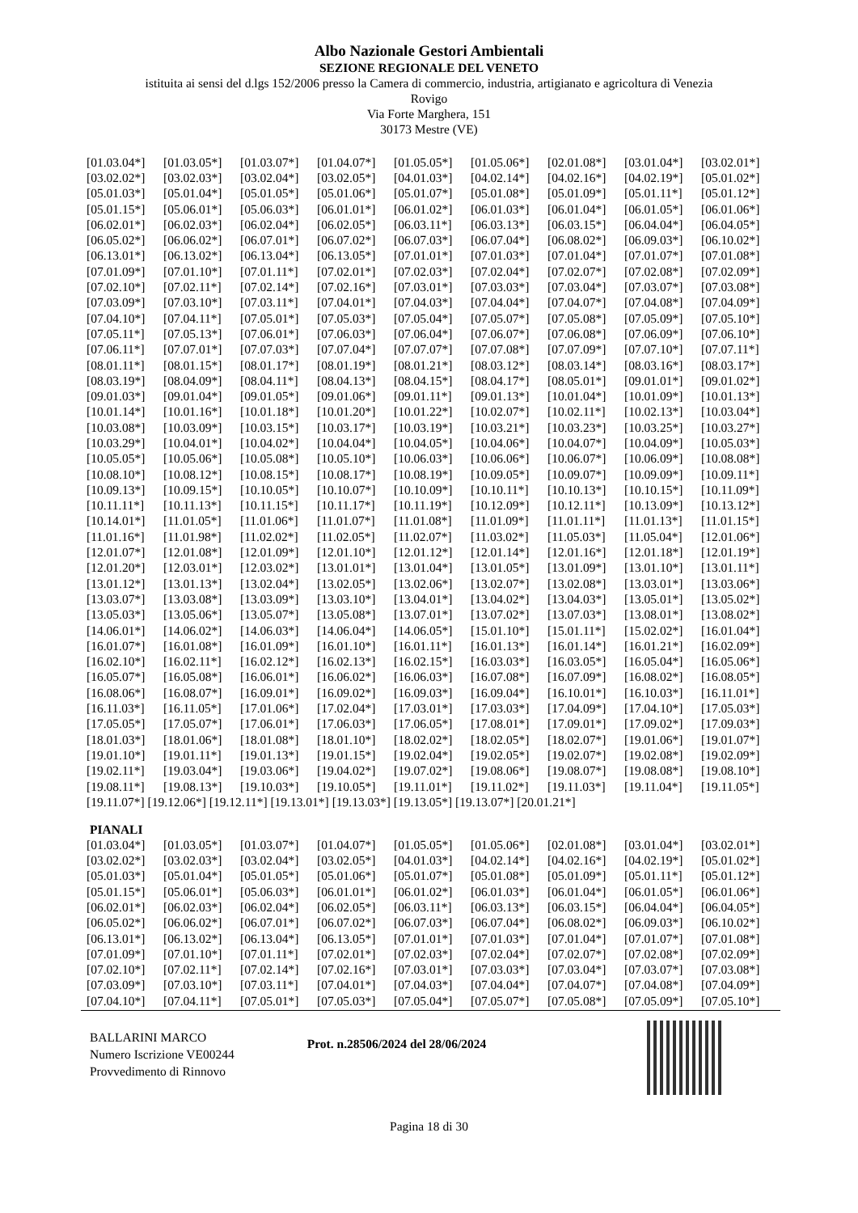Albo Nazionale Gestori Ambientali
SEZIONE REGIONALE DEL VENETO
istituita ai sensi del d.lgs 152/2006 presso la Camera di commercio, industria, artigianato e agricoltura di Venezia
Rovigo
Via Forte Marghera, 151
30173 Mestre (VE)
| [01.03.04*] | [01.03.05*] | [01.03.07*] | [01.04.07*] | [01.05.05*] | [01.05.06*] | [02.01.08*] | [03.01.04*] | [03.02.01*] |
| [03.02.02*] | [03.02.03*] | [03.02.04*] | [03.02.05*] | [04.01.03*] | [04.02.14*] | [04.02.16*] | [04.02.19*] | [05.01.02*] |
| [05.01.03*] | [05.01.04*] | [05.01.05*] | [05.01.06*] | [05.01.07*] | [05.01.08*] | [05.01.09*] | [05.01.11*] | [05.01.12*] |
| [05.01.15*] | [05.06.01*] | [05.06.03*] | [06.01.01*] | [06.01.02*] | [06.01.03*] | [06.01.04*] | [06.01.05*] | [06.01.06*] |
| [06.02.01*] | [06.02.03*] | [06.02.04*] | [06.02.05*] | [06.03.11*] | [06.03.13*] | [06.03.15*] | [06.04.04*] | [06.04.05*] |
| [06.05.02*] | [06.06.02*] | [06.07.01*] | [06.07.02*] | [06.07.03*] | [06.07.04*] | [06.08.02*] | [06.09.03*] | [06.10.02*] |
| [06.13.01*] | [06.13.02*] | [06.13.04*] | [06.13.05*] | [07.01.01*] | [07.01.03*] | [07.01.04*] | [07.01.07*] | [07.01.08*] |
| [07.01.09*] | [07.01.10*] | [07.01.11*] | [07.02.01*] | [07.02.03*] | [07.02.04*] | [07.02.07*] | [07.02.08*] | [07.02.09*] |
| [07.02.10*] | [07.02.11*] | [07.02.14*] | [07.02.16*] | [07.03.01*] | [07.03.03*] | [07.03.04*] | [07.03.07*] | [07.03.08*] |
| [07.03.09*] | [07.03.10*] | [07.03.11*] | [07.04.01*] | [07.04.03*] | [07.04.04*] | [07.04.07*] | [07.04.08*] | [07.04.09*] |
| [07.04.10*] | [07.04.11*] | [07.05.01*] | [07.05.03*] | [07.05.04*] | [07.05.07*] | [07.05.08*] | [07.05.09*] | [07.05.10*] |
| [07.05.11*] | [07.05.13*] | [07.06.01*] | [07.06.03*] | [07.06.04*] | [07.06.07*] | [07.06.08*] | [07.06.09*] | [07.06.10*] |
| [07.06.11*] | [07.07.01*] | [07.07.03*] | [07.07.04*] | [07.07.07*] | [07.07.08*] | [07.07.09*] | [07.07.10*] | [07.07.11*] |
| [08.01.11*] | [08.01.15*] | [08.01.17*] | [08.01.19*] | [08.01.21*] | [08.03.12*] | [08.03.14*] | [08.03.16*] | [08.03.17*] |
| [08.03.19*] | [08.04.09*] | [08.04.11*] | [08.04.13*] | [08.04.15*] | [08.04.17*] | [08.05.01*] | [09.01.01*] | [09.01.02*] |
| [09.01.03*] | [09.01.04*] | [09.01.05*] | [09.01.06*] | [09.01.11*] | [09.01.13*] | [10.01.04*] | [10.01.09*] | [10.01.13*] |
| [10.01.14*] | [10.01.16*] | [10.01.18*] | [10.01.20*] | [10.01.22*] | [10.02.07*] | [10.02.11*] | [10.02.13*] | [10.03.04*] |
| [10.03.08*] | [10.03.09*] | [10.03.15*] | [10.03.17*] | [10.03.19*] | [10.03.21*] | [10.03.23*] | [10.03.25*] | [10.03.27*] |
| [10.03.29*] | [10.04.01*] | [10.04.02*] | [10.04.04*] | [10.04.05*] | [10.04.06*] | [10.04.07*] | [10.04.09*] | [10.05.03*] |
| [10.05.05*] | [10.05.06*] | [10.05.08*] | [10.05.10*] | [10.06.03*] | [10.06.06*] | [10.06.07*] | [10.06.09*] | [10.08.08*] |
| [10.08.10*] | [10.08.12*] | [10.08.15*] | [10.08.17*] | [10.08.19*] | [10.09.05*] | [10.09.07*] | [10.09.09*] | [10.09.11*] |
| [10.09.13*] | [10.09.15*] | [10.10.05*] | [10.10.07*] | [10.10.09*] | [10.10.11*] | [10.10.13*] | [10.10.15*] | [10.11.09*] |
| [10.11.11*] | [10.11.13*] | [10.11.15*] | [10.11.17*] | [10.11.19*] | [10.12.09*] | [10.12.11*] | [10.13.09*] | [10.13.12*] |
| [10.14.01*] | [11.01.05*] | [11.01.06*] | [11.01.07*] | [11.01.08*] | [11.01.09*] | [11.01.11*] | [11.01.13*] | [11.01.15*] |
| [11.01.16*] | [11.01.98*] | [11.02.02*] | [11.02.05*] | [11.02.07*] | [11.03.02*] | [11.05.03*] | [11.05.04*] | [12.01.06*] |
| [12.01.07*] | [12.01.08*] | [12.01.09*] | [12.01.10*] | [12.01.12*] | [12.01.14*] | [12.01.16*] | [12.01.18*] | [12.01.19*] |
| [12.01.20*] | [12.03.01*] | [12.03.02*] | [13.01.01*] | [13.01.04*] | [13.01.05*] | [13.01.09*] | [13.01.10*] | [13.01.11*] |
| [13.01.12*] | [13.01.13*] | [13.02.04*] | [13.02.05*] | [13.02.06*] | [13.02.07*] | [13.02.08*] | [13.03.01*] | [13.03.06*] |
| [13.03.07*] | [13.03.08*] | [13.03.09*] | [13.03.10*] | [13.04.01*] | [13.04.02*] | [13.04.03*] | [13.05.01*] | [13.05.02*] |
| [13.05.03*] | [13.05.06*] | [13.05.07*] | [13.05.08*] | [13.07.01*] | [13.07.02*] | [13.07.03*] | [13.08.01*] | [13.08.02*] |
| [14.06.01*] | [14.06.02*] | [14.06.03*] | [14.06.04*] | [14.06.05*] | [15.01.10*] | [15.01.11*] | [15.02.02*] | [16.01.04*] |
| [16.01.07*] | [16.01.08*] | [16.01.09*] | [16.01.10*] | [16.01.11*] | [16.01.13*] | [16.01.14*] | [16.01.21*] | [16.02.09*] |
| [16.02.10*] | [16.02.11*] | [16.02.12*] | [16.02.13*] | [16.02.15*] | [16.03.03*] | [16.03.05*] | [16.05.04*] | [16.05.06*] |
| [16.05.07*] | [16.05.08*] | [16.06.01*] | [16.06.02*] | [16.06.03*] | [16.07.08*] | [16.07.09*] | [16.08.02*] | [16.08.05*] |
| [16.08.06*] | [16.08.07*] | [16.09.01*] | [16.09.02*] | [16.09.03*] | [16.09.04*] | [16.10.01*] | [16.10.03*] | [16.11.01*] |
| [16.11.03*] | [16.11.05*] | [17.01.06*] | [17.02.04*] | [17.03.01*] | [17.03.03*] | [17.04.09*] | [17.04.10*] | [17.05.03*] |
| [17.05.05*] | [17.05.07*] | [17.06.01*] | [17.06.03*] | [17.06.05*] | [17.08.01*] | [17.09.01*] | [17.09.02*] | [17.09.03*] |
| [18.01.03*] | [18.01.06*] | [18.01.08*] | [18.01.10*] | [18.02.02*] | [18.02.05*] | [18.02.07*] | [19.01.06*] | [19.01.07*] |
| [19.01.10*] | [19.01.11*] | [19.01.13*] | [19.01.15*] | [19.02.04*] | [19.02.05*] | [19.02.07*] | [19.02.08*] | [19.02.09*] |
| [19.02.11*] | [19.03.04*] | [19.03.06*] | [19.04.02*] | [19.07.02*] | [19.08.06*] | [19.08.07*] | [19.08.08*] | [19.08.10*] |
| [19.08.11*] | [19.08.13*] | [19.10.03*] | [19.10.05*] | [19.11.01*] | [19.11.02*] | [19.11.03*] | [19.11.04*] | [19.11.05*] |
[19.11.07*] [19.12.06*] [19.12.11*] [19.13.01*] [19.13.03*] [19.13.05*] [19.13.07*] [20.01.21*]
PIANALI
| [01.03.04*] | [01.03.05*] | [01.03.07*] | [01.04.07*] | [01.05.05*] | [01.05.06*] | [02.01.08*] | [03.01.04*] | [03.02.01*] |
| [03.02.02*] | [03.02.03*] | [03.02.04*] | [03.02.05*] | [04.01.03*] | [04.02.14*] | [04.02.16*] | [04.02.19*] | [05.01.02*] |
| [05.01.03*] | [05.01.04*] | [05.01.05*] | [05.01.06*] | [05.01.07*] | [05.01.08*] | [05.01.09*] | [05.01.11*] | [05.01.12*] |
| [05.01.15*] | [05.06.01*] | [05.06.03*] | [06.01.01*] | [06.01.02*] | [06.01.03*] | [06.01.04*] | [06.01.05*] | [06.01.06*] |
| [06.02.01*] | [06.02.03*] | [06.02.04*] | [06.02.05*] | [06.03.11*] | [06.03.13*] | [06.03.15*] | [06.04.04*] | [06.04.05*] |
| [06.05.02*] | [06.06.02*] | [06.07.01*] | [06.07.02*] | [06.07.03*] | [06.07.04*] | [06.08.02*] | [06.09.03*] | [06.10.02*] |
| [06.13.01*] | [06.13.02*] | [06.13.04*] | [06.13.05*] | [07.01.01*] | [07.01.03*] | [07.01.04*] | [07.01.07*] | [07.01.08*] |
| [07.01.09*] | [07.01.10*] | [07.01.11*] | [07.02.01*] | [07.02.03*] | [07.02.04*] | [07.02.07*] | [07.02.08*] | [07.02.09*] |
| [07.02.10*] | [07.02.11*] | [07.02.14*] | [07.02.16*] | [07.03.01*] | [07.03.03*] | [07.03.04*] | [07.03.07*] | [07.03.08*] |
| [07.03.09*] | [07.03.10*] | [07.03.11*] | [07.04.01*] | [07.04.03*] | [07.04.04*] | [07.04.07*] | [07.04.08*] | [07.04.09*] |
| [07.04.10*] | [07.04.11*] | [07.05.01*] | [07.05.03*] | [07.05.04*] | [07.05.07*] | [07.05.08*] | [07.05.09*] | [07.05.10*] |
BALLARINI MARCO
Numero Iscrizione VE00244
Provvedimento di Rinnovo
Prot. n.28506/2024 del 28/06/2024
Pagina 18 di 30